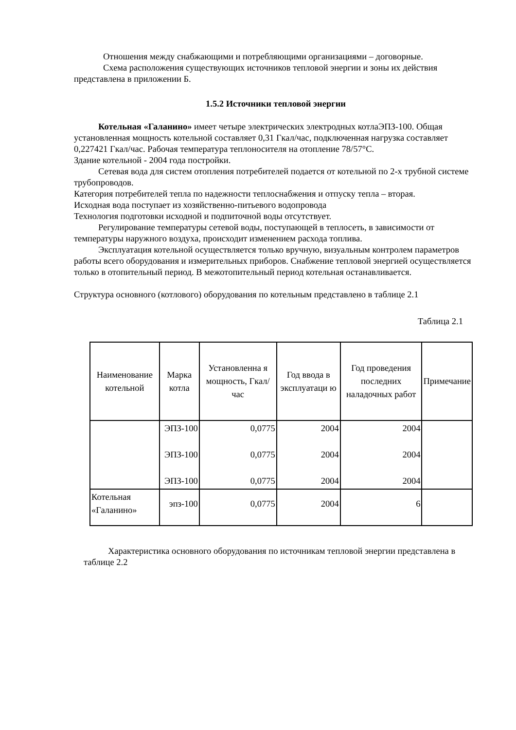Отношения между снабжающими и потребляющими организациями – договорные.
Схема расположения существующих источников тепловой энергии и зоны их действия представлена в приложении Б.
1.5.2 Источники тепловой энергии
Котельная «Галанино» имеет четыре электрических электродных котлаЭПЗ-100. Общая установленная мощность котельной составляет 0,31 Гкал/час, подключенная нагрузка составляет 0,227421 Гкал/час. Рабочая температура теплоносителя на отопление 78/57°С.
Здание котельной - 2004 года постройки.
Сетевая вода для систем отопления потребителей подается от котельной по 2-х трубной системе трубопроводов.
Категория потребителей тепла по надежности теплоснабжения и отпуску тепла – вторая.
Исходная вода поступает из хозяйственно-питьевого водопровода
Технология подготовки исходной и подпиточной воды отсутствует.
Регулирование температуры сетевой воды, поступающей в теплосеть, в зависимости от температуры наружного воздуха, происходит изменением расхода топлива.
Эксплуатация котельной осуществляется только вручную, визуальным контролем параметров работы всего оборудования и измерительных приборов. Снабжение тепловой энергией осуществляется только в отопительный период. В межотопительный период котельная останавливается.
Структура основного (котлового) оборудования по котельным представлено в таблице 2.1
Таблица 2.1
| Наименование котельной | Марка котла | Установленна я мощность, Гкал/час | Год ввода в эксплуатаци ю | Год проведения последних наладочных работ | Примечание |
| --- | --- | --- | --- | --- | --- |
| | ЭПЗ-100 ЭПЗ-100 ЭПЗ-100 | 0,0775 0,0775 0,0775 | 2004 2004 2004 | 2004 2004 2004 | |
| Котельная «Галанино» | эпз-100 | 0,0775 | 2004 | 6 | |
Характеристика основного оборудования по источникам тепловой энергии представлена в таблице 2.2